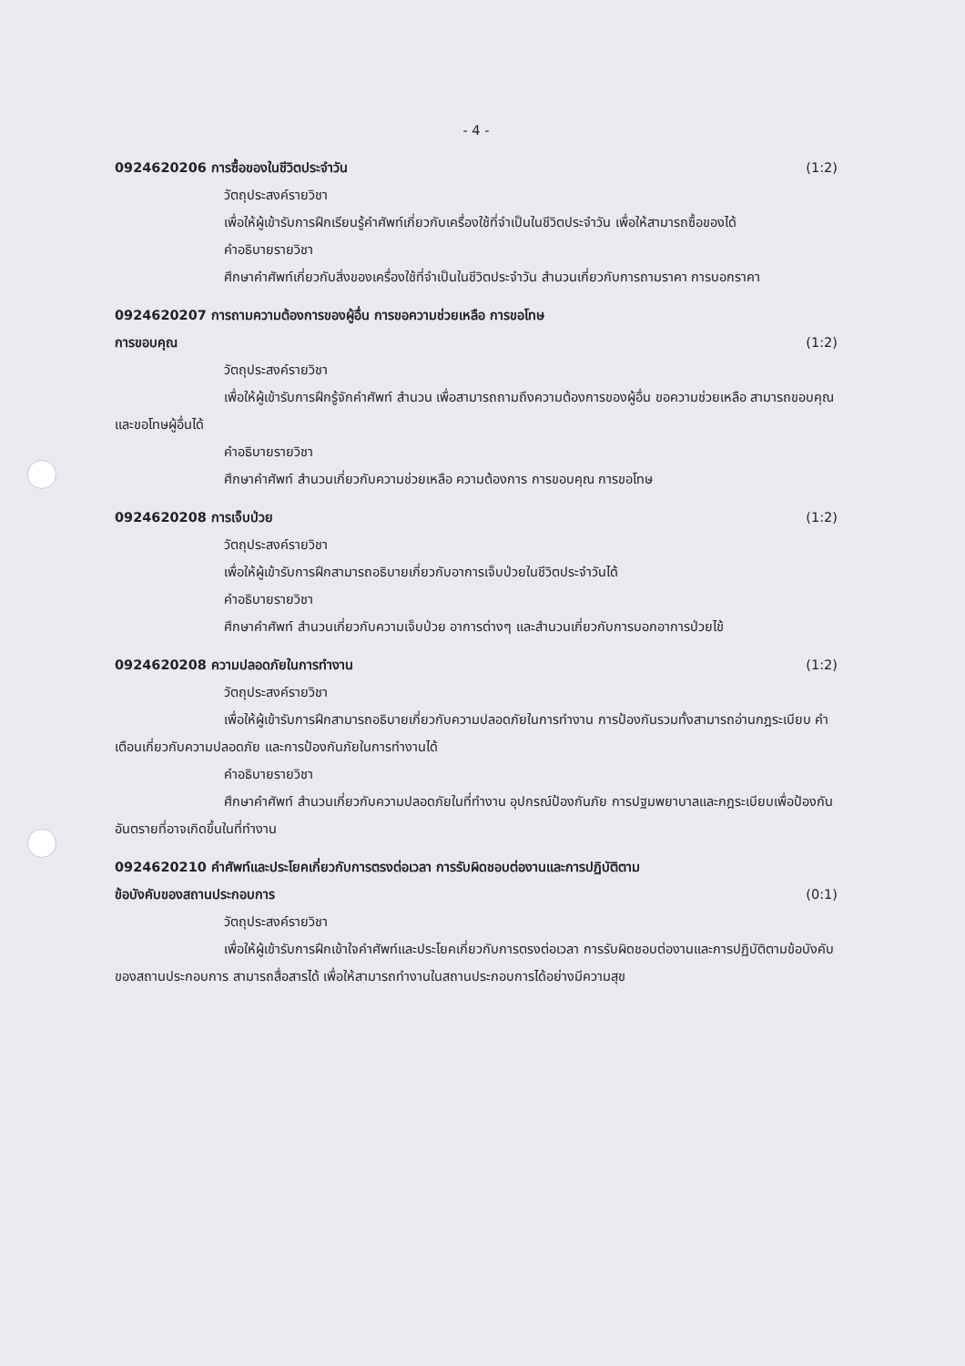- 4 -
0924620206 การซื้อของในชีวิตประจำวัน (1:2)
วัตถุประสงค์รายวิชา
เพื่อให้ผู้เข้ารับการฝึกเรียนรู้คำศัพท์เกี่ยวกับเครื่องใช้ที่จำเป็นในชีวิตประจำวัน เพื่อให้สามารถซื้อของได้
คำอธิบายรายวิชา
ศึกษาคำศัพท์เกี่ยวกับสิ่งของเครื่องใช้ที่จำเป็นในชีวิตประจำวัน สำนวนเกี่ยวกับการถามราคา การบอกราคา
0924620207 การถามความต้องการของผู้อื่น การขอความช่วยเหลือ การขอโทษ
การขอบคุณ (1:2)
วัตถุประสงค์รายวิชา
เพื่อให้ผู้เข้ารับการฝึกรู้จักคำศัพท์ สำนวน เพื่อสามารถถามถึงความต้องการของผู้อื่น ขอความช่วยเหลือ สามารถขอบคุณและขอโทษผู้อื่นได้
คำอธิบายรายวิชา
ศึกษาคำศัพท์ สำนวนเกี่ยวกับความช่วยเหลือ ความต้องการ การขอบคุณ การขอโทษ
0924620208 การเจ็บป่วย (1:2)
วัตถุประสงค์รายวิชา
เพื่อให้ผู้เข้ารับการฝึกสามารถอธิบายเกี่ยวกับอาการเจ็บป่วยในชีวิตประจำวันได้
คำอธิบายรายวิชา
ศึกษาคำศัพท์ สำนวนเกี่ยวกับความเจ็บป่วย อาการต่างๆ และสำนวนเกี่ยวกับการบอกอาการป่วยไข้
0924620208 ความปลอดภัยในการทำงาน (1:2)
วัตถุประสงค์รายวิชา
เพื่อให้ผู้เข้ารับการฝึกสามารถอธิบายเกี่ยวกับความปลอดภัยในการทำงาน การป้องกันรวมทั้งสามารถอ่านกฎระเบียบ คำเตือนเกี่ยวกับความปลอดภัย และการป้องกันภัยในการทำงานได้
คำอธิบายรายวิชา
ศึกษาคำศัพท์ สำนวนเกี่ยวกับความปลอดภัยในที่ทำงาน อุปกรณ์ป้องกันภัย การปฐมพยาบาลและกฎระเบียบเพื่อป้องกันอันตรายที่อาจเกิดขึ้นในที่ทำงาน
0924620210 คำศัพท์และประโยคเกี่ยวกับการตรงต่อเวลา การรับผิดชอบต่องานและการปฏิบัติตาม
ข้อบังคับของสถานประกอบการ (0:1)
วัตถุประสงค์รายวิชา
เพื่อให้ผู้เข้ารับการฝึกเข้าใจคำศัพท์และประโยคเกี่ยวกับการตรงต่อเวลา การรับผิดชอบต่องานและการปฏิบัติตามข้อบังคับของสถานประกอบการ สามารถสื่อสารได้ เพื่อให้สามารถทำงานในสถานประกอบการได้อย่างมีความสุข